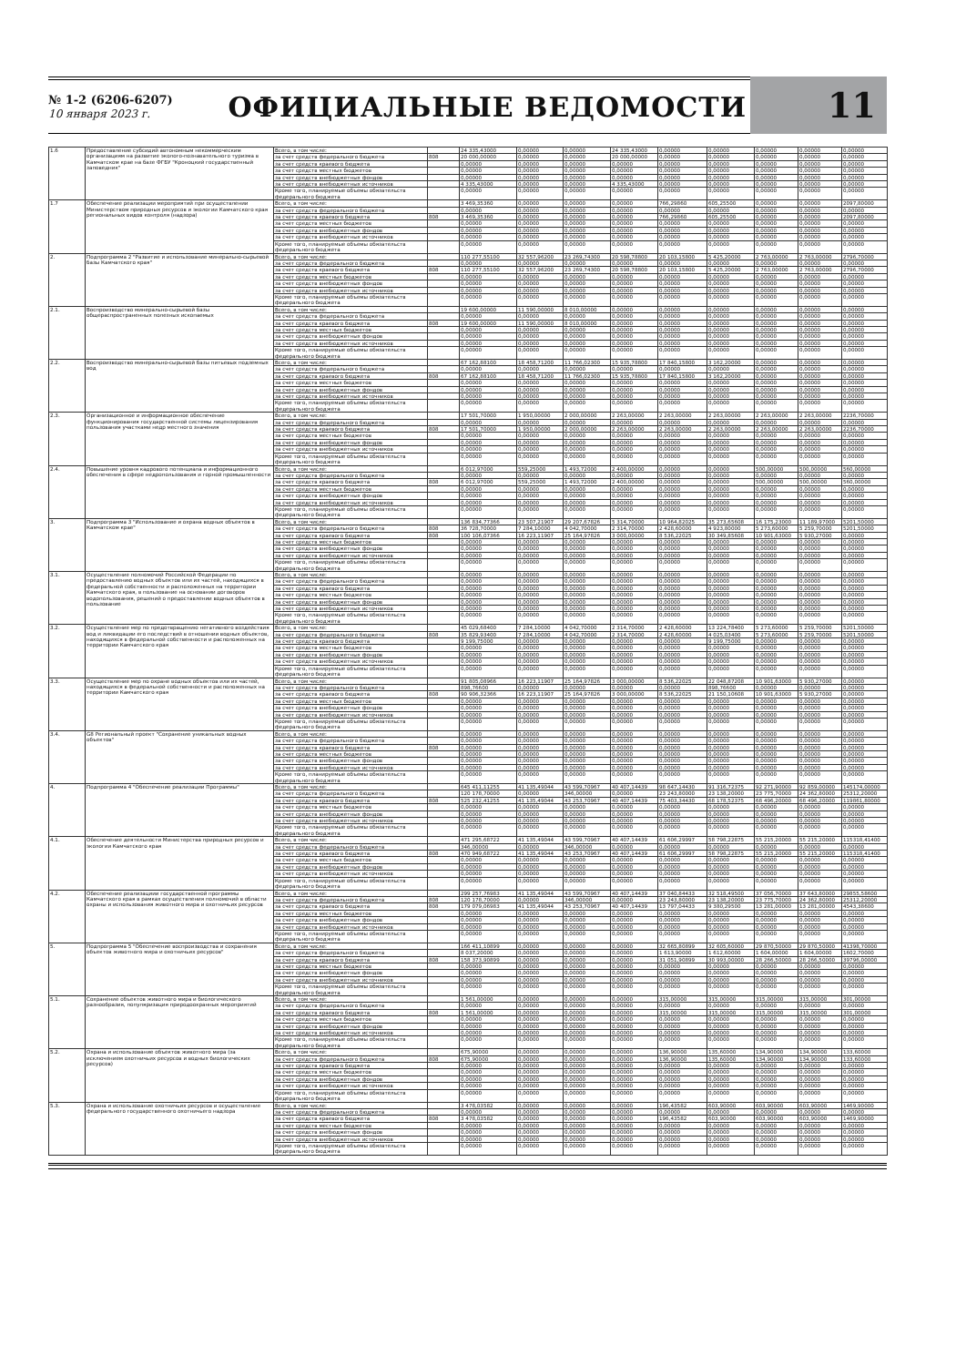№ 1-2 (6206-6207)
10 января 2023 г.
ОФИЦИАЛЬНЫЕ ВЕДОМОСТИ
11
| 1.6 | Предоставление субсидий автономным некоммерческим организациям на развитие эколого-познавательного туризма в Камчатском крае на базе ФГБУ "Кроноцкий государственный заповедник" | Всего, в том числе: | | 24 335,43000 | 0,00000 | 0,00000 | 24 335,43000 | 0,00000 | 0,00000 | 0,00000 | 0,00000 | 0,00000 |
| | | за счет средств федерального бюджета | 808 | 20 000,00000 | 0,00000 | 0,00000 | 20 000,00000 | 0,00000 | 0,00000 | 0,00000 | 0,00000 | 0,00000 |
| | | за счет средств краевого бюджета | | 0,00000 | 0,00000 | 0,00000 | 0,00000 | 0,00000 | 0,00000 | 0,00000 | 0,00000 | 0,00000 |
| | | за счет средств местных бюджетов | | 0,00000 | 0,00000 | 0,00000 | 0,00000 | 0,00000 | 0,00000 | 0,00000 | 0,00000 | 0,00000 |
| | | за счет средств внебюджетных фондов | | 0,00000 | 0,00000 | 0,00000 | 0,00000 | 0,00000 | 0,00000 | 0,00000 | 0,00000 | 0,00000 |
| | | за счет средств внебюджетных источников | | 4 335,43000 | 0,00000 | 0,00000 | 4 335,43000 | 0,00000 | 0,00000 | 0,00000 | 0,00000 | 0,00000 |
| | | Кроме того, планируемые объемы обязательств федерального бюджета | | 0,00000 | 0,00000 | 0,00000 | 0,00000 | 0,00000 | 0,00000 | 0,00000 | 0,00000 | 0,00000 |
| 1.7 | Обеспечение реализации мероприятий при осуществлении Министерством природных ресурсов и экологии Камчатского края региональных видов контроля (надзора) | Всего, в том числе: | | 3 469,35360 | 0,00000 | 0,00000 | 0,00000 | 766,29860 | 605,25500 | 0,00000 | 0,00000 | 2097,80000 |
| | | за счет средств федерального бюджета | | 0,00000 | 0,00000 | 0,00000 | 0,00000 | 0,00000 | 0,00000 | 0,00000 | 0,00000 | 0,00000 |
| | | за счет средств краевого бюджета | 808 | 3 469,35360 | 0,00000 | 0,00000 | 0,00000 | 766,29860 | 605,25500 | 0,00000 | 0,00000 | 2097,80000 |
| | | за счет средств местных бюджетов | | 0,00000 | 0,00000 | 0,00000 | 0,00000 | 0,00000 | 0,00000 | 0,00000 | 0,00000 | 0,00000 |
| | | за счет средств внебюджетных фондов | | 0,00000 | 0,00000 | 0,00000 | 0,00000 | 0,00000 | 0,00000 | 0,00000 | 0,00000 | 0,00000 |
| | | за счет средств внебюджетных источников | | 0,00000 | 0,00000 | 0,00000 | 0,00000 | 0,00000 | 0,00000 | 0,00000 | 0,00000 | 0,00000 |
| | | Кроме того, планируемые объемы обязательств федерального бюджета | | 0,00000 | 0,00000 | 0,00000 | 0,00000 | 0,00000 | 0,00000 | 0,00000 | 0,00000 | 0,00000 |
| 2. | Подпрограмма 2 "Развитие и использование минерально-сырьевой базы Камчатского края" | Всего, в том числе: | | 110 277,55100 | 32 557,96200 | 23 269,74300 | 20 598,78800 | 20 103,15800 | 5 425,20000 | 2 763,00000 | 2 763,00000 | 2796,70000 |
| | | за счет средств федерального бюджета | | 0,00000 | 0,00000 | 0,00000 | 0,00000 | 0,00000 | 0,00000 | 0,00000 | 0,00000 | 0,00000 |
| | | за счет средств краевого бюджета | 808 | 110 277,55100 | 32 557,96200 | 23 269,74300 | 20 598,78800 | 20 103,15800 | 5 425,20000 | 2 763,00000 | 2 763,00000 | 2796,70000 |
| | | за счет средств местных бюджетов | | 0,00000 | 0,00000 | 0,00000 | 0,00000 | 0,00000 | 0,00000 | 0,00000 | 0,00000 | 0,00000 |
| | | за счет средств внебюджетных фондов | | 0,00000 | 0,00000 | 0,00000 | 0,00000 | 0,00000 | 0,00000 | 0,00000 | 0,00000 | 0,00000 |
| | | за счет средств внебюджетных источников | | 0,00000 | 0,00000 | 0,00000 | 0,00000 | 0,00000 | 0,00000 | 0,00000 | 0,00000 | 0,00000 |
| | | Кроме того, планируемые объемы обязательств федерального бюджета | | 0,00000 | 0,00000 | 0,00000 | 0,00000 | 0,00000 | 0,00000 | 0,00000 | 0,00000 | 0,00000 |
| 2.1. | Воспроизводство минерально-сырьевой базы общераспространенных полезных ископаемых | Всего, в том числе: | | 19 600,00000 | 11 590,00000 | 8 010,00000 | 0,00000 | 0,00000 | 0,00000 | 0,00000 | 0,00000 | 0,00000 |
| | | за счет средств федерального бюджета | | 0,00000 | 0,00000 | 0,00000 | 0,00000 | 0,00000 | 0,00000 | 0,00000 | 0,00000 | 0,00000 |
| | | за счет средств краевого бюджета | 808 | 19 600,00000 | 11 590,00000 | 8 010,00000 | 0,00000 | 0,00000 | 0,00000 | 0,00000 | 0,00000 | 0,00000 |
| | | за счет средств местных бюджетов | | 0,00000 | 0,00000 | 0,00000 | 0,00000 | 0,00000 | 0,00000 | 0,00000 | 0,00000 | 0,00000 |
| | | за счет средств внебюджетных фондов | | 0,00000 | 0,00000 | 0,00000 | 0,00000 | 0,00000 | 0,00000 | 0,00000 | 0,00000 | 0,00000 |
| | | за счет средств внебюджетных источников | | 0,00000 | 0,00000 | 0,00000 | 0,00000 | 0,00000 | 0,00000 | 0,00000 | 0,00000 | 0,00000 |
| | | Кроме того, планируемые объемы обязательств федерального бюджета | | 0,00000 | 0,00000 | 0,00000 | 0,00000 | 0,00000 | 0,00000 | 0,00000 | 0,00000 | 0,00000 |
| 2.2. | Воспроизводство минерально-сырьевой базы питьевых подземных вод | Всего, в том числе: | | 67 162,88100 | 18 458,71200 | 11 766,02300 | 15 935,78800 | 17 840,15800 | 3 162,20000 | 0,00000 | 0,00000 | 0,00000 |
| | | за счет средств федерального бюджета | | 0,00000 | 0,00000 | 0,00000 | 0,00000 | 0,00000 | 0,00000 | 0,00000 | 0,00000 | 0,00000 |
| | | за счет средств краевого бюджета | 808 | 67 162,88100 | 18 458,71200 | 11 766,02300 | 15 935,78800 | 17 840,15800 | 3 162,20000 | 0,00000 | 0,00000 | 0,00000 |
| | | за счет средств местных бюджетов | | 0,00000 | 0,00000 | 0,00000 | 0,00000 | 0,00000 | 0,00000 | 0,00000 | 0,00000 | 0,00000 |
| | | за счет средств внебюджетных фондов | | 0,00000 | 0,00000 | 0,00000 | 0,00000 | 0,00000 | 0,00000 | 0,00000 | 0,00000 | 0,00000 |
| | | за счет средств внебюджетных источников | | 0,00000 | 0,00000 | 0,00000 | 0,00000 | 0,00000 | 0,00000 | 0,00000 | 0,00000 | 0,00000 |
| | | Кроме того, планируемые объемы обязательств федерального бюджета | | 0,00000 | 0,00000 | 0,00000 | 0,00000 | 0,00000 | 0,00000 | 0,00000 | 0,00000 | 0,00000 |
| 2.3. | Организационное и информационное обеспечение функционирования государственной системы лицензирования пользования участками недр местного значения | Всего, в том числе: | | 17 501,70000 | 1 950,00000 | 2 000,00000 | 2 263,00000 | 2 263,00000 | 2 263,00000 | 2 263,00000 | 2 263,00000 | 2236,70000 |
| | | за счет средств федерального бюджета | | 0,00000 | 0,00000 | 0,00000 | 0,00000 | 0,00000 | 0,00000 | 0,00000 | 0,00000 | 0,00000 |
| | | за счет средств краевого бюджета | 808 | 17 501,70000 | 1 950,00000 | 2 000,00000 | 2 263,00000 | 2 263,00000 | 2 263,00000 | 2 263,00000 | 2 263,00000 | 2236,70000 |
| | | за счет средств местных бюджетов | | 0,00000 | 0,00000 | 0,00000 | 0,00000 | 0,00000 | 0,00000 | 0,00000 | 0,00000 | 0,00000 |
| | | за счет средств внебюджетных фондов | | 0,00000 | 0,00000 | 0,00000 | 0,00000 | 0,00000 | 0,00000 | 0,00000 | 0,00000 | 0,00000 |
| | | за счет средств внебюджетных источников | | 0,00000 | 0,00000 | 0,00000 | 0,00000 | 0,00000 | 0,00000 | 0,00000 | 0,00000 | 0,00000 |
| | | Кроме того, планируемые объемы обязательств федерального бюджета | | 0,00000 | 0,00000 | 0,00000 | 0,00000 | 0,00000 | 0,00000 | 0,00000 | 0,00000 | 0,00000 |
| 2.4. | Повышение уровня кадрового потенциала и информационного обеспечения в сфере недропользования и горной промышленности | Всего, в том числе: | | 6 012,97000 | 559,25000 | 1 493,72000 | 2 400,00000 | 0,00000 | 0,00000 | 500,00000 | 500,00000 | 560,00000 |
| | | за счет средств федерального бюджета | | 0,00000 | 0,00000 | 0,00000 | 0,00000 | 0,00000 | 0,00000 | 0,00000 | 0,00000 | 0,00000 |
| | | за счет средств краевого бюджета | 808 | 6 012,97000 | 559,25000 | 1 493,72000 | 2 400,00000 | 0,00000 | 0,00000 | 500,00000 | 500,00000 | 560,00000 |
| | | за счет средств местных бюджетов | | 0,00000 | 0,00000 | 0,00000 | 0,00000 | 0,00000 | 0,00000 | 0,00000 | 0,00000 | 0,00000 |
| | | за счет средств внебюджетных фондов | | 0,00000 | 0,00000 | 0,00000 | 0,00000 | 0,00000 | 0,00000 | 0,00000 | 0,00000 | 0,00000 |
| | | за счет средств внебюджетных источников | | 0,00000 | 0,00000 | 0,00000 | 0,00000 | 0,00000 | 0,00000 | 0,00000 | 0,00000 | 0,00000 |
| | | Кроме того, планируемые объемы обязательств федерального бюджета | | 0,00000 | 0,00000 | 0,00000 | 0,00000 | 0,00000 | 0,00000 | 0,00000 | 0,00000 | 0,00000 |
| 3. | Подпрограмма 3 "Использование и охрана водных объектов в Камчатском крае" | Всего, в том числе: | | 136 834,77366 | 23 507,21907 | 29 207,67826 | 5 314,70000 | 10 964,82025 | 35 273,65608 | 16 175,23000 | 11 189,97000 | 5201,50000 |
| | | за счет средств федерального бюджета | 808 | 36 728,70000 | 7 284,10000 | 4 042,70000 | 2 314,70000 | 2 428,60000 | 4 923,80000 | 5 273,60000 | 5 259,70000 | 5201,50000 |
| | | за счет средств краевого бюджета | 808 | 100 106,07366 | 16 223,11907 | 25 164,97826 | 3 000,00000 | 8 536,22025 | 30 349,85608 | 10 901,63000 | 5 930,27000 | 0,00000 |
| | | за счет средств местных бюджетов | | 0,00000 | 0,00000 | 0,00000 | 0,00000 | 0,00000 | 0,00000 | 0,00000 | 0,00000 | 0,00000 |
| | | за счет средств внебюджетных фондов | | 0,00000 | 0,00000 | 0,00000 | 0,00000 | 0,00000 | 0,00000 | 0,00000 | 0,00000 | 0,00000 |
| | | за счет средств внебюджетных источников | | 0,00000 | 0,00000 | 0,00000 | 0,00000 | 0,00000 | 0,00000 | 0,00000 | 0,00000 | 0,00000 |
| | | Кроме того, планируемые объемы обязательств федерального бюджета | | 0,00000 | 0,00000 | 0,00000 | 0,00000 | 0,00000 | 0,00000 | 0,00000 | 0,00000 | 0,00000 |
| 3.1. | Осуществление полномочий Российской Федерации по предоставлению водных объектов или их частей, находящихся в федеральной собственности и расположенных на территории Камчатского края, в пользование на основании договоров водопользования, решений о предоставлении водных объектов в пользование | Всего, в том числе: | | 0,00000 | 0,00000 | 0,00000 | 0,00000 | 0,00000 | 0,00000 | 0,00000 | 0,00000 | 0,00000 |
| | | за счет средств федерального бюджета | | 0,00000 | 0,00000 | 0,00000 | 0,00000 | 0,00000 | 0,00000 | 0,00000 | 0,00000 | 0,00000 |
| | | за счет средств краевого бюджета | | 0,00000 | 0,00000 | 0,00000 | 0,00000 | 0,00000 | 0,00000 | 0,00000 | 0,00000 | 0,00000 |
| | | за счет средств местных бюджетов | | 0,00000 | 0,00000 | 0,00000 | 0,00000 | 0,00000 | 0,00000 | 0,00000 | 0,00000 | 0,00000 |
| | | за счет средств внебюджетных фондов | | 0,00000 | 0,00000 | 0,00000 | 0,00000 | 0,00000 | 0,00000 | 0,00000 | 0,00000 | 0,00000 |
| | | за счет средств внебюджетных источников | | 0,00000 | 0,00000 | 0,00000 | 0,00000 | 0,00000 | 0,00000 | 0,00000 | 0,00000 | 0,00000 |
| | | Кроме того, планируемые объемы обязательств федерального бюджета | | 0,00000 | 0,00000 | 0,00000 | 0,00000 | 0,00000 | 0,00000 | 0,00000 | 0,00000 | 0,00000 |
| 3.2. | Осуществление мер по предотвращению негативного воздействия вод и ликвидации его последствий в отношении водных объектов, находящихся в федеральной собственности и расположенных на территории Камчатского края | Всего, в том числе: | | 45 029,68400 | 7 284,10000 | 4 042,70000 | 2 314,70000 | 2 428,60000 | 13 224,78400 | 5 273,60000 | 5 259,70000 | 5201,50000 |
| | | за счет средств федерального бюджета | 808 | 35 829,93400 | 7 284,10000 | 4 042,70000 | 2 314,70000 | 2 428,60000 | 4 025,03400 | 5 273,60000 | 5 259,70000 | 5201,50000 |
| | | за счет средств краевого бюджета | | 9 199,75000 | 0,00000 | 0,00000 | 0,00000 | 0,00000 | 9 199,75000 | 0,00000 | 0,00000 | 0,00000 |
| | | за счет средств местных бюджетов | | 0,00000 | 0,00000 | 0,00000 | 0,00000 | 0,00000 | 0,00000 | 0,00000 | 0,00000 | 0,00000 |
| | | за счет средств внебюджетных фондов | | 0,00000 | 0,00000 | 0,00000 | 0,00000 | 0,00000 | 0,00000 | 0,00000 | 0,00000 | 0,00000 |
| | | за счет средств внебюджетных источников | | 0,00000 | 0,00000 | 0,00000 | 0,00000 | 0,00000 | 0,00000 | 0,00000 | 0,00000 | 0,00000 |
| | | Кроме того, планируемые объемы обязательств федерального бюджета | | 0,00000 | 0,00000 | 0,00000 | 0,00000 | 0,00000 | 0,00000 | 0,00000 | 0,00000 | 0,00000 |
| 3.3. | Осуществление мер по охране водных объектов или их частей, находящихся в федеральной собственности и расположенных на территории Камчатского края | Всего, в том числе: | | 91 805,08966 | 16 223,11907 | 25 164,97826 | 3 000,00000 | 8 536,22025 | 22 048,87208 | 10 901,63000 | 5 930,27000 | 0,00000 |
| | | за счет средств федерального бюджета | | 898,76600 | 0,00000 | 0,00000 | 0,00000 | 0,00000 | 898,76600 | 0,00000 | 0,00000 | 0,00000 |
| | | за счет средств краевого бюджета | 808 | 90 906,32366 | 16 223,11907 | 25 164,97826 | 3 000,00000 | 8 536,22025 | 21 150,10608 | 10 901,63000 | 5 930,27000 | 0,00000 |
| | | за счет средств местных бюджетов | | 0,00000 | 0,00000 | 0,00000 | 0,00000 | 0,00000 | 0,00000 | 0,00000 | 0,00000 | 0,00000 |
| | | за счет средств внебюджетных фондов | | 0,00000 | 0,00000 | 0,00000 | 0,00000 | 0,00000 | 0,00000 | 0,00000 | 0,00000 | 0,00000 |
| | | за счет средств внебюджетных источников | | 0,00000 | 0,00000 | 0,00000 | 0,00000 | 0,00000 | 0,00000 | 0,00000 | 0,00000 | 0,00000 |
| | | Кроме того, планируемые объемы обязательств федерального бюджета | | 0,00000 | 0,00000 | 0,00000 | 0,00000 | 0,00000 | 0,00000 | 0,00000 | 0,00000 | 0,00000 |
| 3.4. | G8 Региональный проект "Сохранение уникальных водных объектов" | Всего, в том числе: | | 0,00000 | 0,00000 | 0,00000 | 0,00000 | 0,00000 | 0,00000 | 0,00000 | 0,00000 | 0,00000 |
| | | за счет средств федерального бюджета | | 0,00000 | 0,00000 | 0,00000 | 0,00000 | 0,00000 | 0,00000 | 0,00000 | 0,00000 | 0,00000 |
| | | за счет средств краевого бюджета | 808 | 0,00000 | 0,00000 | 0,00000 | 0,00000 | 0,00000 | 0,00000 | 0,00000 | 0,00000 | 0,00000 |
| | | за счет средств местных бюджетов | | 0,00000 | 0,00000 | 0,00000 | 0,00000 | 0,00000 | 0,00000 | 0,00000 | 0,00000 | 0,00000 |
| | | за счет средств внебюджетных фондов | | 0,00000 | 0,00000 | 0,00000 | 0,00000 | 0,00000 | 0,00000 | 0,00000 | 0,00000 | 0,00000 |
| | | за счет средств внебюджетных источников | | 0,00000 | 0,00000 | 0,00000 | 0,00000 | 0,00000 | 0,00000 | 0,00000 | 0,00000 | 0,00000 |
| | | Кроме того, планируемые объемы обязательств федерального бюджета | | 0,00000 | 0,00000 | 0,00000 | 0,00000 | 0,00000 | 0,00000 | 0,00000 | 0,00000 | 0,00000 |
| 4. | Подпрограмма 4 "Обеспечение реализации Программы" | Всего, в том числе: | | 645 411,11255 | 41 135,49044 | 43 599,70967 | 40 407,14439 | 98 647,14430 | 91 316,72375 | 92 271,90000 | 92 859,00000 | 145174,00000 |
| | | за счет средств федерального бюджета | | 120 178,70000 | 0,00000 | 346,00000 | 0,00000 | 23 243,80000 | 23 138,20000 | 23 775,70000 | 24 362,80000 | 25312,20000 |
| | | за счет средств краевого бюджета | 808 | 525 232,41255 | 41 135,49044 | 43 253,70967 | 40 407,14439 | 75 403,34430 | 68 178,52375 | 68 496,20000 | 68 496,20000 | 119861,80000 |
| | | за счет средств местных бюджетов | | 0,00000 | 0,00000 | 0,00000 | 0,00000 | 0,00000 | 0,00000 | 0,00000 | 0,00000 | 0,00000 |
| | | за счет средств внебюджетных фондов | | 0,00000 | 0,00000 | 0,00000 | 0,00000 | 0,00000 | 0,00000 | 0,00000 | 0,00000 | 0,00000 |
| | | за счет средств внебюджетных источников | | 0,00000 | 0,00000 | 0,00000 | 0,00000 | 0,00000 | 0,00000 | 0,00000 | 0,00000 | 0,00000 |
| | | Кроме того, планируемые объемы обязательств федерального бюджета | | 0,00000 | 0,00000 | 0,00000 | 0,00000 | 0,00000 | 0,00000 | 0,00000 | 0,00000 | 0,00000 |
| 4.1. | Обеспечение деятельности Министерства природных ресурсов и экологии Камчатского края | Всего, в том числе: | | 471 295,68722 | 41 135,49044 | 43 599,70967 | 40 407,14439 | 61 606,29997 | 58 798,22875 | 55 215,20000 | 55 215,20000 | 115318,41400 |
| | | за счет средств федерального бюджета | | 346,00000 | 0,00000 | 346,00000 | 0,00000 | 0,00000 | 0,00000 | 0,00000 | 0,00000 | 0,00000 |
| | | за счет средств краевого бюджета | 808 | 470 949,68722 | 41 135,49044 | 43 253,70967 | 40 407,14439 | 61 606,29997 | 58 798,22875 | 55 215,20000 | 55 215,20000 | 115318,41400 |
| | | за счет средств местных бюджетов | | 0,00000 | 0,00000 | 0,00000 | 0,00000 | 0,00000 | 0,00000 | 0,00000 | 0,00000 | 0,00000 |
| | | за счет средств внебюджетных фондов | | 0,00000 | 0,00000 | 0,00000 | 0,00000 | 0,00000 | 0,00000 | 0,00000 | 0,00000 | 0,00000 |
| | | за счет средств внебюджетных источников | | 0,00000 | 0,00000 | 0,00000 | 0,00000 | 0,00000 | 0,00000 | 0,00000 | 0,00000 | 0,00000 |
| | | Кроме того, планируемые объемы обязательств федерального бюджета | | 0,00000 | 0,00000 | 0,00000 | 0,00000 | 0,00000 | 0,00000 | 0,00000 | 0,00000 | 0,00000 |
| 4.2. | Обеспечение реализациии государственной программы Камчатского края в рамках осуществления полномочий в области охраны и использования животного мира и охотничьих ресурсов | Всего, в том числе: | | 299 257,76983 | 41 135,49044 | 43 599,70967 | 40 407,14439 | 37 040,84433 | 32 518,49500 | 37 056,70000 | 37 643,80000 | 29855,58600 |
| | | за счет средств федерального бюджета | 808 | 120 178,70000 | 0,00000 | 346,00000 | 0,00000 | 23 243,80000 | 23 138,20000 | 23 775,70000 | 24 362,80000 | 25312,20000 |
| | | за счет средств краевого бюджета | 808 | 179 079,06983 | 41 135,49044 | 43 253,70967 | 40 407,14439 | 13 797,04433 | 9 380,29500 | 13 281,00000 | 13 281,00000 | 4543,38600 |
| | | за счет средств местных бюджетов | | 0,00000 | 0,00000 | 0,00000 | 0,00000 | 0,00000 | 0,00000 | 0,00000 | 0,00000 | 0,00000 |
| | | за счет средств внебюджетных фондов | | 0,00000 | 0,00000 | 0,00000 | 0,00000 | 0,00000 | 0,00000 | 0,00000 | 0,00000 | 0,00000 |
| | | за счет средств внебюджетных источников | | 0,00000 | 0,00000 | 0,00000 | 0,00000 | 0,00000 | 0,00000 | 0,00000 | 0,00000 | 0,00000 |
| | | Кроме того, планируемые объемы обязательств федерального бюджета | | 0,00000 | 0,00000 | 0,00000 | 0,00000 | 0,00000 | 0,00000 | 0,00000 | 0,00000 | 0,00000 |
| 5. | Подпрограмма 5 "Обеспечение воспроизводства и сохранения объектов животного мира и охотничьих ресурсов" | Всего, в том числе: | | 166 411,10899 | 0,00000 | 0,00000 | 0,00000 | 32 665,80899 | 32 605,60000 | 29 870,50000 | 29 870,50000 | 41398,70000 |
| | | за счет средств федерального бюджета | | 8 037,20000 | 0,00000 | 0,00000 | 0,00000 | 1 613,90000 | 1 612,60000 | 1 604,00000 | 1 604,00000 | 1602,70000 |
| | | за счет средств краевого бюджета | 808 | 158 373,90899 | 0,00000 | 0,00000 | 0,00000 | 31 051,90899 | 30 993,00000 | 28 266,50000 | 28 266,50000 | 39796,00000 |
| | | за счет средств местных бюджетов | | 0,00000 | 0,00000 | 0,00000 | 0,00000 | 0,00000 | 0,00000 | 0,00000 | 0,00000 | 0,00000 |
| | | за счет средств внебюджетных фондов | | 0,00000 | 0,00000 | 0,00000 | 0,00000 | 0,00000 | 0,00000 | 0,00000 | 0,00000 | 0,00000 |
| | | за счет средств внебюджетных источников | | 0,00000 | 0,00000 | 0,00000 | 0,00000 | 0,00000 | 0,00000 | 0,00000 | 0,00000 | 0,00000 |
| | | Кроме того, планируемые объемы обязательств федерального бюджета | | 0,00000 | 0,00000 | 0,00000 | 0,00000 | 0,00000 | 0,00000 | 0,00000 | 0,00000 | 0,00000 |
| 5.1. | Сохранение объектов животного мира и биологического разнообразия, популяризация природоохранных мероприятий | Всего, в том числе: | | 1 561,00000 | 0,00000 | 0,00000 | 0,00000 | 315,00000 | 315,00000 | 315,00000 | 315,00000 | 301,00000 |
| | | за счет средств федерального бюджета | | 0,00000 | 0,00000 | 0,00000 | 0,00000 | 0,00000 | 0,00000 | 0,00000 | 0,00000 | 0,00000 |
| | | за счет средств краевого бюджета | 808 | 1 561,00000 | 0,00000 | 0,00000 | 0,00000 | 315,00000 | 315,00000 | 315,00000 | 315,00000 | 301,00000 |
| | | за счет средств местных бюджетов | | 0,00000 | 0,00000 | 0,00000 | 0,00000 | 0,00000 | 0,00000 | 0,00000 | 0,00000 | 0,00000 |
| | | за счет средств внебюджетных фондов | | 0,00000 | 0,00000 | 0,00000 | 0,00000 | 0,00000 | 0,00000 | 0,00000 | 0,00000 | 0,00000 |
| | | за счет средств внебюджетных источников | | 0,00000 | 0,00000 | 0,00000 | 0,00000 | 0,00000 | 0,00000 | 0,00000 | 0,00000 | 0,00000 |
| | | Кроме того, планируемые объемы обязательств федерального бюджета | | 0,00000 | 0,00000 | 0,00000 | 0,00000 | 0,00000 | 0,00000 | 0,00000 | 0,00000 | 0,00000 |
| 5.2. | Охрана и использование объектов животного мира (за исключением охотничьих ресурсов и водных биологических ресурсов) | Всего, в том числе: | | 675,90000 | 0,00000 | 0,00000 | 0,00000 | 136,90000 | 135,60000 | 134,90000 | 134,90000 | 133,60000 |
| | | за счет средств федерального бюджета | 808 | 675,90000 | 0,00000 | 0,00000 | 0,00000 | 136,90000 | 135,60000 | 134,90000 | 134,90000 | 133,60000 |
| | | за счет средств краевого бюджета | | 0,00000 | 0,00000 | 0,00000 | 0,00000 | 0,00000 | 0,00000 | 0,00000 | 0,00000 | 0,00000 |
| | | за счет средств местных бюджетов | | 0,00000 | 0,00000 | 0,00000 | 0,00000 | 0,00000 | 0,00000 | 0,00000 | 0,00000 | 0,00000 |
| | | за счет средств внебюджетных фондов | | 0,00000 | 0,00000 | 0,00000 | 0,00000 | 0,00000 | 0,00000 | 0,00000 | 0,00000 | 0,00000 |
| | | за счет средств внебюджетных источников | | 0,00000 | 0,00000 | 0,00000 | 0,00000 | 0,00000 | 0,00000 | 0,00000 | 0,00000 | 0,00000 |
| | | Кроме того, планируемые объемы обязательств федерального бюджета | | 0,00000 | 0,00000 | 0,00000 | 0,00000 | 0,00000 | 0,00000 | 0,00000 | 0,00000 | 0,00000 |
| 5.3. | Охрана и использование охотничьих ресурсов и осуществление федерального государственного охотничьего надзора | Всего, в том числе: | | 3 478,03582 | 0,00000 | 0,00000 | 0,00000 | 196,43582 | 603,90000 | 603,90000 | 603,90000 | 1469,90000 |
| | | за счет средств федерального бюджета | | 0,00000 | 0,00000 | 0,00000 | 0,00000 | 0,00000 | 0,00000 | 0,00000 | 0,00000 | 0,00000 |
| | | за счет средств краевого бюджета | 808 | 3 478,03582 | 0,00000 | 0,00000 | 0,00000 | 196,43582 | 603,90000 | 603,90000 | 603,90000 | 1469,90000 |
| | | за счет средств местных бюджетов | | 0,00000 | 0,00000 | 0,00000 | 0,00000 | 0,00000 | 0,00000 | 0,00000 | 0,00000 | 0,00000 |
| | | за счет средств внебюджетных фондов | | 0,00000 | 0,00000 | 0,00000 | 0,00000 | 0,00000 | 0,00000 | 0,00000 | 0,00000 | 0,00000 |
| | | за счет средств внебюджетных источников | | 0,00000 | 0,00000 | 0,00000 | 0,00000 | 0,00000 | 0,00000 | 0,00000 | 0,00000 | 0,00000 |
| | | Кроме того, планируемые объемы обязательств федерального бюджета | | 0,00000 | 0,00000 | 0,00000 | 0,00000 | 0,00000 | 0,00000 | 0,00000 | 0,00000 | 0,00000 |